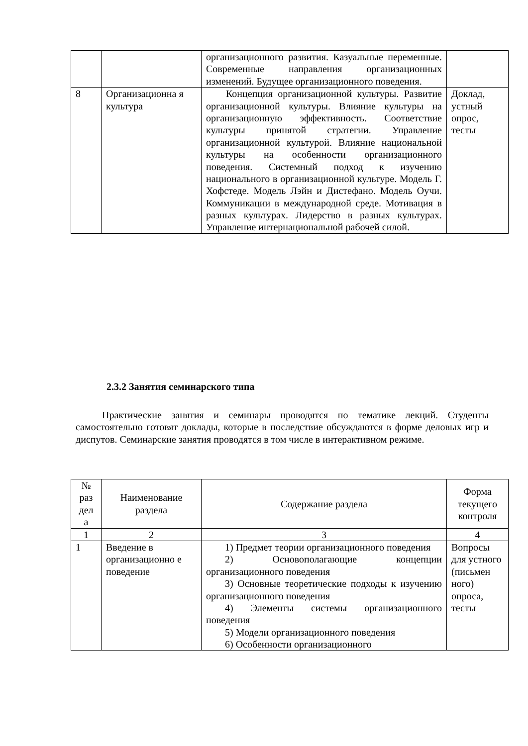| | | организационного развития. Казуальные переменные. Современные направления организационных изменений. Будущее организационного поведения. | |
| 8 | Организационна я культура | Концепция организационной культуры. Развитие организационной культуры. Влияние культуры на организационную эффективность. Соответствие культуры принятой стратегии. Управление организационной культурой. Влияние национальной культуры на особенности организационного поведения. Системный подход к изучению национального в организационной культуре. Модель Г. Хофстеде. Модель Лэйн и Дистефано. Модель Оучи. Коммуникации в международной среде. Мотивация в разных культурах. Лидерство в разных культурах. Управление интернациональной рабочей силой. | Доклад, устный опрос, тесты |
2.3.2 Занятия семинарского типа
Практические занятия и семинары проводятся по тематике лекций. Студенты самостоятельно готовят доклады, которые в последствие обсуждаются в форме деловых игр и диспутов. Семинарские занятия проводятся в том числе в интерактивном режиме.
| № раз дел а | Наименование раздела | Содержание раздела | Форма текущего контроля |
| 1 | 2 | 3 | 4 |
| 1 | Введение в организационно е поведение | 1) Предмет теории организационного поведения 2) Основополагающие концепции организационного поведения 3) Основные теоретические подходы к изучению организационного поведения 4) Элементы системы организационного поведения 5) Модели организационного поведения 6) Особенности организационного | Вопросы для устного (письмен ного) опроса, тесты |